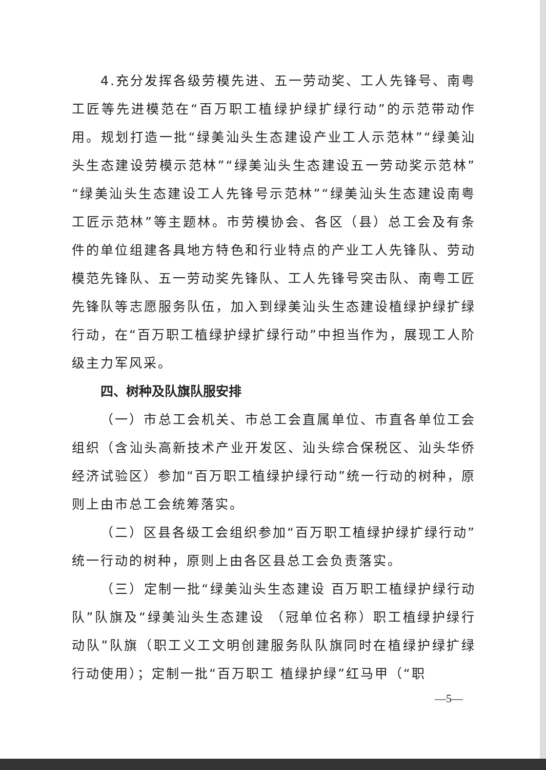4.充分发挥各级劳模先进、五一劳动奖、工人先锋号、南粤工匠等先进模范在“百万职工植绿护绿扩绿行动”的示范带动作用。规划打造一批“绿美汕头生态建设产业工人示范林”“绿美汕头生态建设劳模示范林”“绿美汕头生态建设五一劳动奖示范林”“绿美汕头生态建设工人先锋号示范林”“绿美汕头生态建设南粤工匠示范林”等主题林。市劳模协会、各区（县）总工会及有条件的单位组建各具地方特色和行业特点的产业工人先锋队、劳动模范先锋队、五一劳动奖先锋队、工人先锋号突击队、南粤工匠先锋队等志愿服务队伍，加入到绿美汕头生态建设植绿护绿扩绿行动，在“百万职工植绿护绿扩绿行动”中担当作为，展现工人阶级主力军风采。
四、树种及队旗队服安排
（一）市总工会机关、市总工会直属单位、市直各单位工会组织（含汕头高新技术产业开发区、汕头综合保税区、汕头华侨经济试验区）参加“百万职工植绿护绿行动”统一行动的树种，原则上由市总工会统筹落实。
（二）区县各级工会组织参加“百万职工植绿护绿扩绿行动”统一行动的树种，原则上由各区县总工会负责落实。
（三）定制一批“绿美汕头生态建设 百万职工植绿护绿行动队”队旗及“绿美汕头生态建设 （冠单位名称）职工植绿护绿行动队”队旗（职工义工文明创建服务队队旗同时在植绿护绿扩绿行动使用）；定制一批“百万职工 植绿护绿”红马甲（“职
—5—